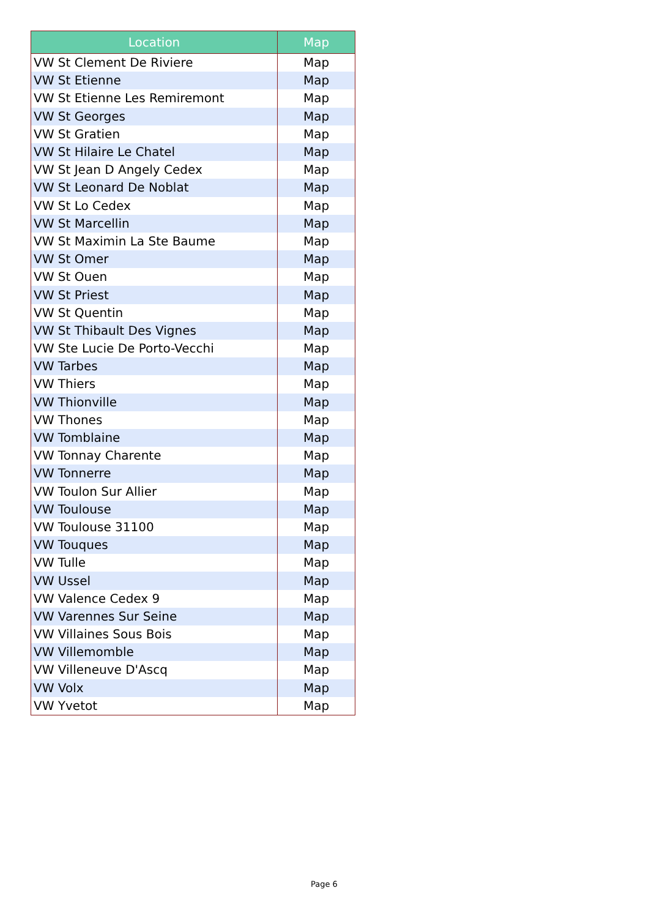| Location | Map |
| --- | --- |
| VW St Clement De Riviere | Map |
| VW St Etienne | Map |
| VW St Etienne Les Remiremont | Map |
| VW St Georges | Map |
| VW St Gratien | Map |
| VW St Hilaire Le Chatel | Map |
| VW St Jean D Angely Cedex | Map |
| VW St Leonard De Noblat | Map |
| VW St Lo Cedex | Map |
| VW St Marcellin | Map |
| VW St Maximin La Ste Baume | Map |
| VW St Omer | Map |
| VW St Ouen | Map |
| VW St Priest | Map |
| VW St Quentin | Map |
| VW St Thibault Des Vignes | Map |
| VW Ste Lucie De Porto-Vecchi | Map |
| VW Tarbes | Map |
| VW Thiers | Map |
| VW Thionville | Map |
| VW Thones | Map |
| VW Tomblaine | Map |
| VW Tonnay Charente | Map |
| VW Tonnerre | Map |
| VW Toulon Sur Allier | Map |
| VW Toulouse | Map |
| VW Toulouse 31100 | Map |
| VW Touques | Map |
| VW Tulle | Map |
| VW Ussel | Map |
| VW Valence Cedex 9 | Map |
| VW Varennes Sur Seine | Map |
| VW Villaines Sous Bois | Map |
| VW Villemomble | Map |
| VW Villeneuve D'Ascq | Map |
| VW Volx | Map |
| VW Yvetot | Map |
Page 6